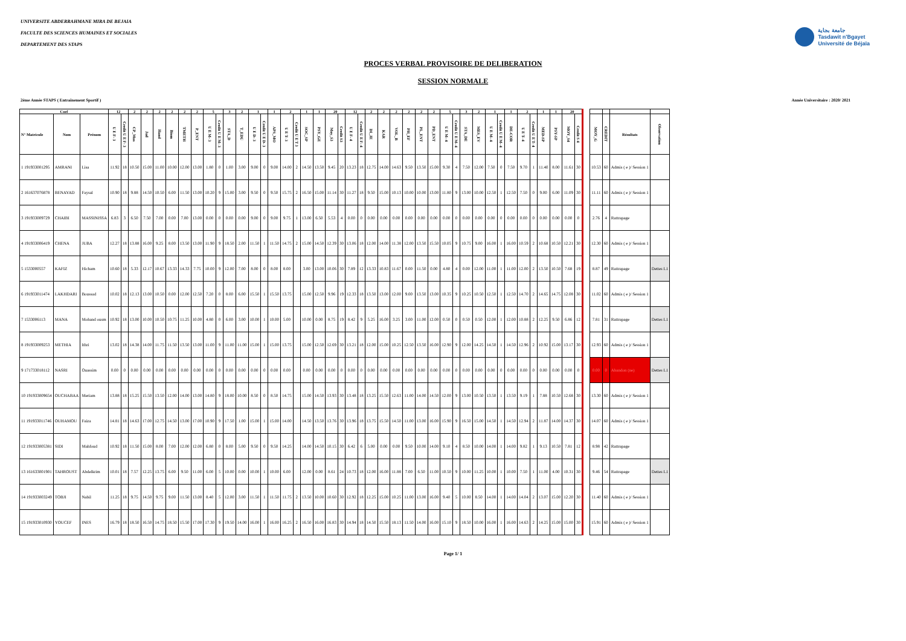UNIVERSITE ABDERRAHMANE MIRA DE BEJAIA
FACULTE DES SCIENCES HUMAINES ET SOCIALES
DEPARTEMENT DES STAPS
جامعة بجاية
Tasdawit n'Bgayet
Université de Béjaïa
PROCES VERBAL PROVISOIRE DE DELIBERATION
SESSION NORMALE
2ème Année STAPS ( Entrainement Sportif ) Année Universitaire : 2020/ 2021
| Coef | | | 12 | | 2 | 2 | 2 | 2 | 2 | 2 | 5 | | 3 | 2 | 1 | | 1 | 2 | | 1 | 1 | 20 | | 12 | | 2 | 2 | 2 | 2 | 2 | 2 | 5 | | 3 | 2 | 1 | | 1 | 2 | | 1 | 1 | 20 | | | | | | |
| --- | --- | --- | --- | --- | --- | --- | --- | --- | --- | --- | --- | --- | --- | --- | --- | --- | --- | --- | --- | --- | --- | --- | --- | --- | --- | --- | --- | --- | --- | --- | --- | --- | --- | --- | --- | --- | --- | --- | --- | --- | --- | --- | --- | --- | --- | --- | --- | --- | --- |
| N° Matricule | Nom | Prénom | U E F- 3 | Credit U E F- 3 | CP_Mus | Jud | Hand | Biom | TMETH | P_ENT | U E M- 3 | Credit U E M- 3 | STA_D | T_EDU | U E D- 3 | Credit U E D- 3 | APS_MO | U E T- 3 | Credit U E T 3 | SOC_SP | PSY_GE | Moy_S3 | Credit S3 | U E F- 4 | Credit U E F- 4 | DI_JE | KAR | VOL_B | PH_EF | PL_ENT | PD_ENT | U E M- 4 | Credit U E M- 4 | STA_DE | MES_EV | U E M- 4 | Credit U E M- 4 | DE-COR | U E T- 4 | Credit U E T- 4 | MED-SP | PSY-SP | MOY_S4 | Credit S 4 | | MOY_G | CREDIT | Résultats | Observation |
| 1 191933001295 | AMRANI | Lisa | 11.92 | 18 | 10.50 | 15.00 | 11.00 | 10.00 | 12.00 | 13.00 | 1.80 | 0 | 1.00 | 3.00 | 9.00 | 0 | 9.00 | 14.00 | 2 | 14.50 | 13.50 | 9.45 | 20 | 13.23 | 18 | 12.75 | 14.00 | 14.63 | 9.50 | 13.50 | 15.00 | 9.30 | 4 | 7.50 | 12.00 | 7.50 | 0 | 7.50 | 9.70 | 1 | 11.40 | 8.00 | 11.61 | 30 | | 10.53 | 60 | Admis ( e )/ Session 1 | |
| 2 161637076878 | BENAYAD | Faysal | 10.90 | 18 | 9.88 | 14.50 | 10.50 | 6.00 | 11.50 | 13.00 | 10.20 | 9 | 15.00 | 3.00 | 9.50 | 0 | 9.50 | 15.75 | 2 | 16.50 | 15.00 | 11.14 | 30 | 11.27 | 18 | 9.50 | 15.00 | 10.13 | 10.00 | 10.00 | 13.00 | 11.80 | 9 | 13.00 | 10.00 | 12.50 | 1 | 12.50 | 7.50 | 0 | 9.00 | 6.00 | 11.09 | 30 | | 11.11 | 60 | Admis ( e )/ Session 1 | |
| 3 191933009729 | CHAIBI | MASSINISSA | 6.83 | 3 | 6.50 | 7.50 | 7.00 | 0.00 | 7.00 | 13.00 | 0.00 | 0 | 0.00 | 0.00 | 9.00 | 0 | 9.00 | 9.75 | 1 | 13.00 | 6.50 | 5.53 | 4 | 0.00 | 0 | 0.00 | 0.00 | 0.00 | 0.00 | 0.00 | 0.00 | 0.00 | 0 | 0.00 | 0.00 | 0.00 | 0 | 0.00 | 0.00 | 0 | 0.00 | 0.00 | 0.00 | 0 | | 2.76 | 4 | Rattrapage | |
| 4 191933006419 | CHENA | JUBA | 12.27 | 18 | 13.88 | 16.00 | 9.25 | 8.00 | 13.50 | 13.00 | 11.90 | 9 | 18.50 | 2.00 | 11.50 | 1 | 11.50 | 14.75 | 2 | 15.00 | 14.50 | 12.39 | 30 | 13.06 | 18 | 12.00 | 14.00 | 11.38 | 12.00 | 13.50 | 15.50 | 10.05 | 9 | 10.75 | 9.00 | 16.00 | 1 | 16.00 | 10.59 | 2 | 10.68 | 10.50 | 12.21 | 30 | | 12.30 | 60 | Admis ( e )/ Session 1 | |
| 5 1533000557 | KAFIZ | Hicham | 10.60 | 18 | 5.33 | 12.17 | 10.67 | 13.33 | 14.33 | 7.75 | 10.00 | 9 | 12.00 | 7.00 | 8.00 | 0 | 8.00 | 8.00 | | 3.00 | 13.00 | 10.06 | 30 | 7.89 | 12 | 13.33 | 10.83 | 11.67 | 0.00 | 11.50 | 0.00 | 4.80 | 4 | 0.00 | 12.00 | 11.00 | 1 | 11.00 | 12.00 | 2 | 13.50 | 10.50 | 7.68 | 19 | | 8.87 | 49 | Rattrapage | Dettes L1 |
| 6 191933011474 | LAKHDARI | Boussad | 10.02 | 18 | 12.13 | 13.00 | 10.50 | 0.00 | 12.00 | 12.50 | 7.20 | 0 | 8.00 | 6.00 | 15.50 | 1 | 15.50 | 13.75 | | 15.00 | 12.50 | 9.96 | 19 | 12.33 | 18 | 13.50 | 13.00 | 12.00 | 9.00 | 13.50 | 13.00 | 10.35 | 9 | 10.25 | 10.50 | 12.50 | 1 | 12.50 | 14.70 | 2 | 14.65 | 14.75 | 12.08 | 30 | | 11.02 | 60 | Admis ( e )/ Session 1 | |
| 7 1533006113 | MANA | Mohand ousm | 10.92 | 18 | 13.00 | 10.00 | 10.50 | 10.75 | 11.25 | 10.00 | 4.80 | 0 | 6.00 | 3.00 | 10.00 | 1 | 10.00 | 5.00 | | 10.00 | 0.00 | 8.75 | 19 | 8.42 | 9 | 5.25 | 16.00 | 3.25 | 3.00 | 11.00 | 12.00 | 0.50 | 0 | 0.50 | 0.50 | 12.00 | 1 | 12.00 | 10.88 | 2 | 12.25 | 9.50 | 6.86 | 12 | | 7.81 | 31 | Rattrapage | Dettes L1 |
| 8 191933009253 | METHIA | Ithri | 13.02 | 18 | 14.38 | 14.00 | 11.75 | 11.50 | 13.50 | 13.00 | 11.00 | 9 | 11.00 | 11.00 | 15.00 | 1 | 15.00 | 13.75 | | 15.00 | 12.50 | 12.69 | 30 | 13.21 | 18 | 12.00 | 15.00 | 10.25 | 12.50 | 13.50 | 16.00 | 12.90 | 9 | 12.00 | 14.25 | 14.50 | 1 | 14.50 | 12.96 | 2 | 10.92 | 15.00 | 13.17 | 30 | | 12.93 | 60 | Admis ( e )/ Session 1 | |
| 9 171733018112 | NASRI | Ouassim | 0.00 | 0 | 0.00 | 0.00 | 0.00 | 0.00 | 0.00 | 0.00 | 0.00 | 0 | 0.00 | 0.00 | 0.00 | 0 | 0.00 | 0.00 | | 0.00 | 0.00 | 0.00 | 0 | 0.00 | 0 | 0.00 | 0.00 | 0.00 | 0.00 | 0.00 | 0.00 | 0.00 | 0 | 0.00 | 0.00 | 0.00 | 0 | 0.00 | 0.00 | 0 | 0.00 | 0.00 | 0.00 | 0 | | 0.00 | 0 | Abandon (ne) | Dettes L1 |
| 10 191933009654 | OUCHABAA | Meriam | 13.88 | 18 | 15.25 | 15.50 | 13.50 | 12.00 | 14.00 | 13.00 | 14.80 | 9 | 18.00 | 10.00 | 8.50 | 0 | 8.50 | 14.75 | | 15.00 | 14.50 | 13.93 | 30 | 13.48 | 18 | 13.25 | 15.50 | 12.63 | 11.00 | 14.00 | 14.50 | 12.00 | 9 | 13.00 | 10.50 | 13.50 | 1 | 13.50 | 9.19 | 1 | 7.88 | 10.50 | 12.68 | 30 | | 13.30 | 60 | Admis ( e )/ Session 1 | |
| 11 191933011746 | OUHAMOU | Faiza | 14.81 | 18 | 14.63 | 17.00 | 12.75 | 14.50 | 13.00 | 17.00 | 10.90 | 9 | 17.50 | 1.00 | 15.00 | 1 | 15.00 | 14.00 | | 14.50 | 13.50 | 13.76 | 30 | 13.96 | 18 | 13.75 | 15.50 | 14.50 | 11.00 | 13.00 | 16.00 | 15.90 | 9 | 16.50 | 15.00 | 14.50 | 1 | 14.50 | 12.94 | 2 | 11.87 | 14.00 | 14.37 | 30 | | 14.07 | 60 | Admis ( e )/ Session 1 | |
| 12 191933005381 | SIDI | Mahfoud | 10.92 | 18 | 11.50 | 15.00 | 8.00 | 7.00 | 12.00 | 12.00 | 6.80 | 0 | 8.00 | 5.00 | 9.50 | 0 | 9.50 | 14.25 | | 14.00 | 14.50 | 10.15 | 30 | 6.42 | 6 | 5.00 | 0.00 | 0.00 | 9.50 | 10.00 | 14.00 | 9.10 | 4 | 8.50 | 10.00 | 14.00 | 1 | 14.00 | 9.82 | 1 | 9.13 | 10.50 | 7.81 | 12 | | 8.98 | 42 | Rattrapage | |
| 13 161633001901 | TAHROUST | Abdelkrim | 10.01 | 18 | 7.57 | 12.25 | 13.75 | 6.00 | 9.50 | 11.00 | 6.00 | 5 | 10.00 | 0.00 | 10.00 | 1 | 10.00 | 6.00 | | 12.00 | 0.00 | 8.61 | 24 | 10.73 | 18 | 12.00 | 16.00 | 11.88 | 7.00 | 6.50 | 11.00 | 10.50 | 9 | 10.00 | 11.25 | 10.00 | 1 | 10.00 | 7.50 | 1 | 11.00 | 4.00 | 10.31 | 30 | | 9.46 | 54 | Rattrapage | Dettes L1 |
| 14 191933003249 | TOBJI | Nabil | 11.25 | 18 | 9.75 | 14.50 | 9.75 | 9.00 | 11.50 | 13.00 | 8.40 | 5 | 12.00 | 3.00 | 11.50 | 1 | 11.50 | 11.75 | 2 | 13.50 | 10.00 | 10.60 | 30 | 12.92 | 18 | 12.25 | 15.00 | 10.25 | 11.00 | 13.00 | 16.00 | 9.40 | 5 | 10.00 | 8.50 | 14.00 | 1 | 14.00 | 14.04 | 2 | 13.07 | 15.00 | 12.20 | 30 | | 11.40 | 60 | Admis ( e )/ Session 1 | |
| 15 191933010930 | YOUCEF | INES | 16.79 | 18 | 18.50 | 16.50 | 14.75 | 18.50 | 15.50 | 17.00 | 17.30 | 9 | 19.50 | 14.00 | 16.00 | 1 | 16.00 | 16.25 | 2 | 16.50 | 16.00 | 16.83 | 30 | 14.94 | 18 | 14.50 | 15.50 | 18.13 | 11.50 | 14.00 | 16.00 | 15.10 | 9 | 18.50 | 10.00 | 16.00 | 1 | 16.00 | 14.63 | 2 | 14.25 | 15.00 | 15.00 | 30 | | 15.91 | 60 | Admis ( e )/ Session 1 | |
Page 1/ 1